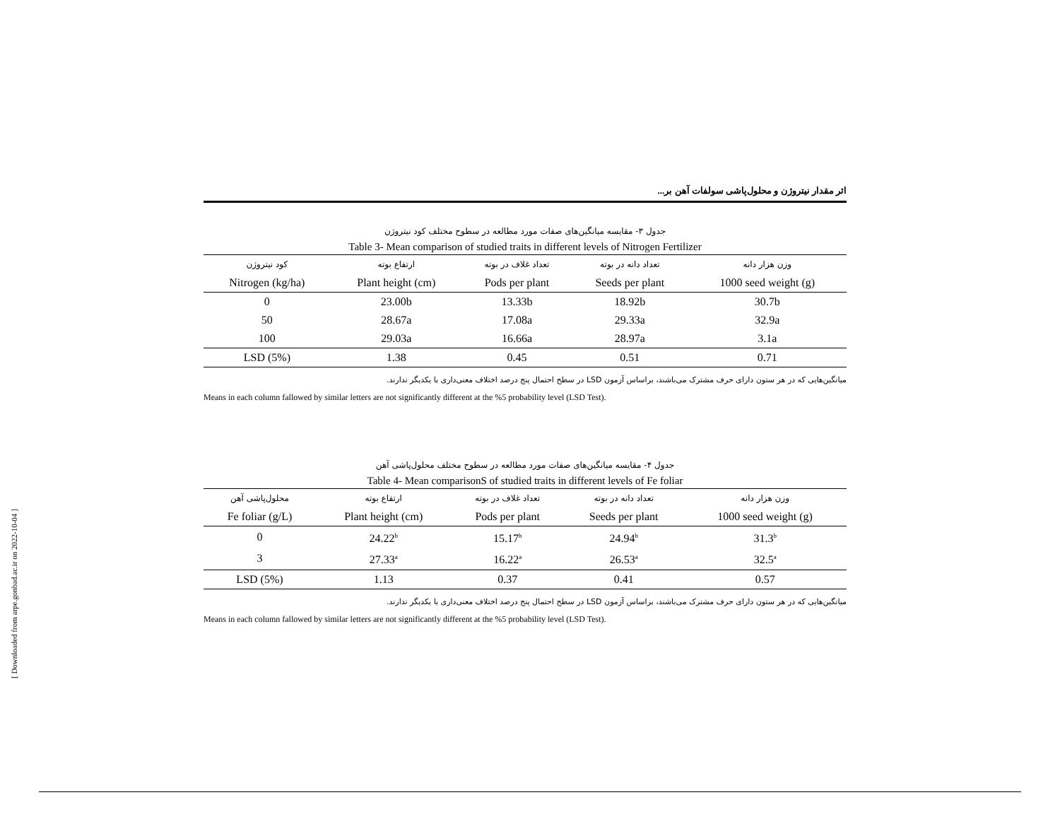اثر مقدار نیتروژن و محلول‌پاشی سولفات آهن بر...
جدول ۳- مقایسه میانگین‌های صفات مورد مطالعه در سطوح مختلف کود نیتروژن
Table 3- Mean comparison of studied traits in different levels of Nitrogen Fertilizer
| کود نیتروژن | ارتفاع بوته | تعداد غلاف در بوته | تعداد دانه در بوته | وزن هزار دانه |
| --- | --- | --- | --- | --- |
| Nitrogen (kg/ha) | Plant height (cm) | Pods per plant | Seeds per plant | 1000 seed weight (g) |
| 0 | 23.00b | 13.33b | 18.92b | 30.7b |
| 50 | 28.67a | 17.08a | 29.33a | 32.9a |
| 100 | 29.03a | 16.66a | 28.97a | 3.1a |
| LSD (5%) | 1.38 | 0.45 | 0.51 | 0.71 |
میانگین‌هایی که در هر ستون دارای حرف مشترک می‌باشند، براساس آزمون LSD در سطح احتمال پنج درصد اختلاف معنی‌داری با یکدیگر ندارند.
Means in each column fallowed by similar letters are not significantly different at the %5 probability level (LSD Test).
جدول ۴- مقایسه میانگین‌های صفات مورد مطالعه در سطوح مختلف محلول‌پاشی آهن
Table 4- Mean comparisonS of studied traits in different levels of Fe foliar
| محلول‌پاشی آهن | ارتفاع بوته | تعداد غلاف در بوته | تعداد دانه در بوته | وزن هزار دانه |
| --- | --- | --- | --- | --- |
| Fe foliar (g/L) | Plant height (cm) | Pods per plant | Seeds per plant | 1000 seed weight (g) |
| 0 | 24.22<sup>b</sup> | 15.17<sup>b</sup> | 24.94<sup>b</sup> | 31.3<sup>b</sup> |
| 3 | 27.33<sup>a</sup> | 16.22<sup>a</sup> | 26.53<sup>a</sup> | 32.5<sup>a</sup> |
| LSD (5%) | 1.13 | 0.37 | 0.41 | 0.57 |
میانگین‌هایی که در هر ستون دارای حرف مشترک می‌باشند، براساس آزمون LSD در سطح احتمال پنج درصد اختلاف معنی‌داری با یکدیگر ندارند.
Means in each column fallowed by similar letters are not significantly different at the %5 probability level (LSD Test).
[ Downloaded from arpe.gonbad.ac.ir on 2022-10-04 ]